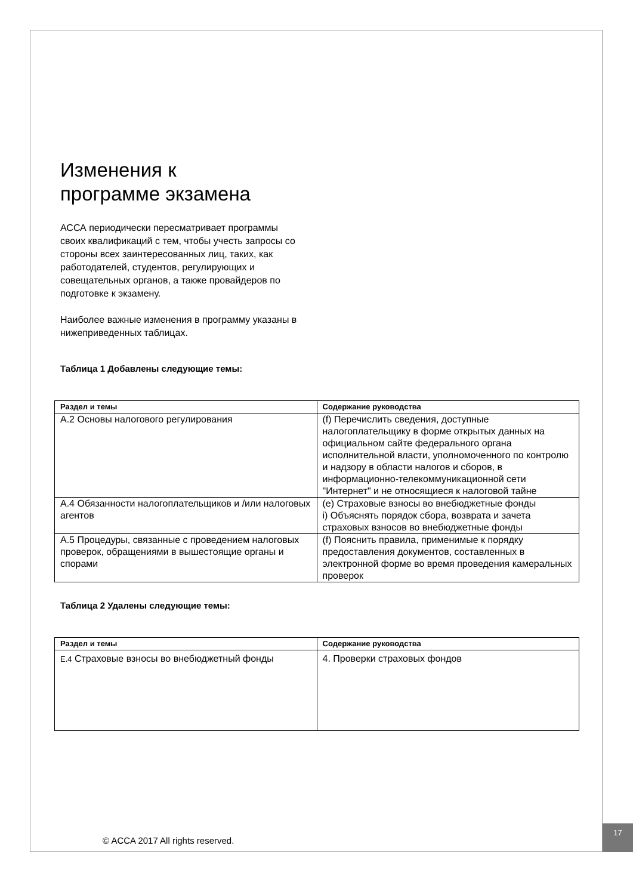Изменения к
программе экзамена
АССА периодически пересматривает программы своих квалификаций с тем, чтобы учесть запросы со стороны всех заинтересованных лиц, таких, как работодателей, студентов, регулирующих и совещательных органов, а также провайдеров по подготовке к экзамену.
Наиболее важные изменения в программу указаны в нижеприведенных таблицах.
Таблица 1 Добавлены следующие темы:
| Раздел и темы | Содержание руководства |
| --- | --- |
| А.2 Основы налогового регулирования | (f) Перечислить сведения, доступные налогоплательщику в форме открытых данных на официальном сайте федерального органа исполнительной власти, уполномоченного по контролю и надзору в области налогов и сборов, в информационно-телекоммуникационной сети "Интернет" и не относящиеся к налоговой тайне |
| А.4 Обязанности налогоплательщиков и /или налоговых агентов | (e) Страховые взносы во внебюджетные фонды i) Объяснять порядок сбора, возврата и зачета страховых взносов во внебюджетные фонды |
| А.5 Процедуры, связанные с проведением налоговых проверок, обращениями в вышестоящие органы и спорами | (f) Пояснить правила, применимые к порядку предоставления документов, составленных в электронной форме во время проведения камеральных проверок |
Таблица 2 Удалены следующие темы:
| Раздел и темы | Содержание руководства |
| --- | --- |
| E.4 Страховые взносы во внебюджетный фонды | 4. Проверки страховых фондов |
© ACCA 2017 All rights reserved.
17